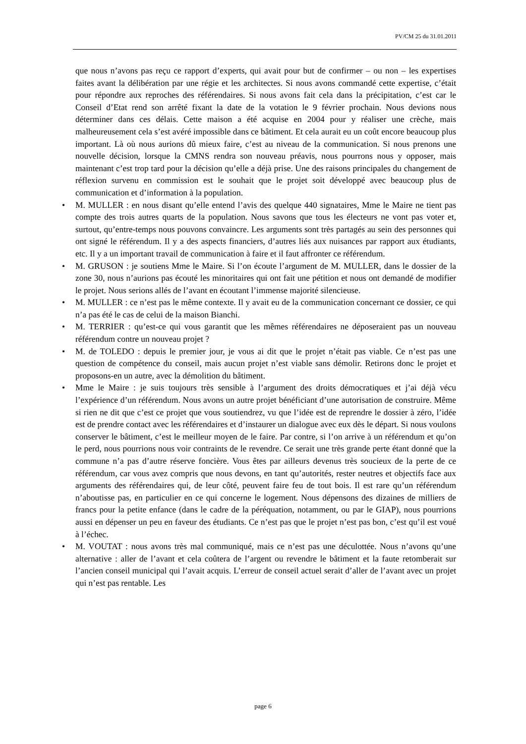PV/CM 25 du 31.01.2011
que nous n’avons pas reçu ce rapport d’experts, qui avait pour but de confirmer – ou non – les expertises faites avant la délibération par une régie et les architectes. Si nous avons commandé cette expertise, c’était pour répondre aux reproches des référendaires. Si nous avons fait cela dans la précipitation, c’est car le Conseil d’Etat rend son arrêté fixant la date de la votation le 9 février prochain. Nous devions nous déterminer dans ces délais. Cette maison a été acquise en 2004 pour y réaliser une crèche, mais malheureusement cela s’est avéré impossible dans ce bâtiment. Et cela aurait eu un coût encore beaucoup plus important. Là où nous aurions dû mieux faire, c’est au niveau de la communication. Si nous prenons une nouvelle décision, lorsque la CMNS rendra son nouveau préavis, nous pourrons nous y opposer, mais maintenant c’est trop tard pour la décision qu’elle a déjà prise. Une des raisons principales du changement de réflexion survenu en commission est le souhait que le projet soit développé avec beaucoup plus de communication et d’information à la population.
• M. MULLER : en nous disant qu’elle entend l’avis des quelque 440 signataires, Mme le Maire ne tient pas compte des trois autres quarts de la population. Nous savons que tous les électeurs ne vont pas voter et, surtout, qu’entre-temps nous pouvons convaincre. Les arguments sont très partagés au sein des personnes qui ont signé le référendum. Il y a des aspects financiers, d’autres liés aux nuisances par rapport aux étudiants, etc. Il y a un important travail de communication à faire et il faut affronter ce référendum.
• M. GRUSON : je soutiens Mme le Maire. Si l’on écoute l’argument de M. MULLER, dans le dossier de la zone 30, nous n’aurions pas écouté les minoritaires qui ont fait une pétition et nous ont demandé de modifier le projet. Nous serions allés de l’avant en écoutant l’immense majorité silencieuse.
• M. MULLER : ce n’est pas le même contexte. Il y avait eu de la communication concernant ce dossier, ce qui n’a pas été le cas de celui de la maison Bianchi.
• M. TERRIER : qu’est-ce qui vous garantit que les mêmes référendaires ne déposeraient pas un nouveau référendum contre un nouveau projet ?
• M. de TOLEDO : depuis le premier jour, je vous ai dit que le projet n’était pas viable. Ce n’est pas une question de compétence du conseil, mais aucun projet n’est viable sans démolir. Retirons donc le projet et proposons-en un autre, avec la démolition du bâtiment.
• Mme le Maire : je suis toujours très sensible à l’argument des droits démocratiques et j’ai déjà vécu l’expérience d’un référendum. Nous avons un autre projet bénéficiant d’une autorisation de construire. Même si rien ne dit que c’est ce projet que vous soutiendrez, vu que l’idée est de reprendre le dossier à zéro, l’idée est de prendre contact avec les référendaires et d’instaurer un dialogue avec eux dès le départ. Si nous voulons conserver le bâtiment, c’est le meilleur moyen de le faire. Par contre, si l’on arrive à un référendum et qu’on le perd, nous pourrions nous voir contraints de le revendre. Ce serait une très grande perte étant donné que la commune n’a pas d’autre réserve foncière. Vous êtes par ailleurs devenus très soucieux de la perte de ce référendum, car vous avez compris que nous devons, en tant qu’autorités, rester neutres et objectifs face aux arguments des référendaires qui, de leur côté, peuvent faire feu de tout bois. Il est rare qu’un référendum n’aboutisse pas, en particulier en ce qui concerne le logement. Nous dépensons des dizaines de milliers de francs pour la petite enfance (dans le cadre de la péréquation, notamment, ou par le GIAP), nous pourrions aussi en dépenser un peu en faveur des étudiants. Ce n’est pas que le projet n’est pas bon, c’est qu’il est voué à l’échec.
• M. VOUTAT : nous avons très mal communiqué, mais ce n’est pas une déculottée. Nous n’avons qu’une alternative : aller de l’avant et cela coûtera de l’argent ou revendre le bâtiment et la faute retomberait sur l’ancien conseil municipal qui l’avait acquis. L’erreur de conseil actuel serait d’aller de l’avant avec un projet qui n’est pas rentable. Les
page 6